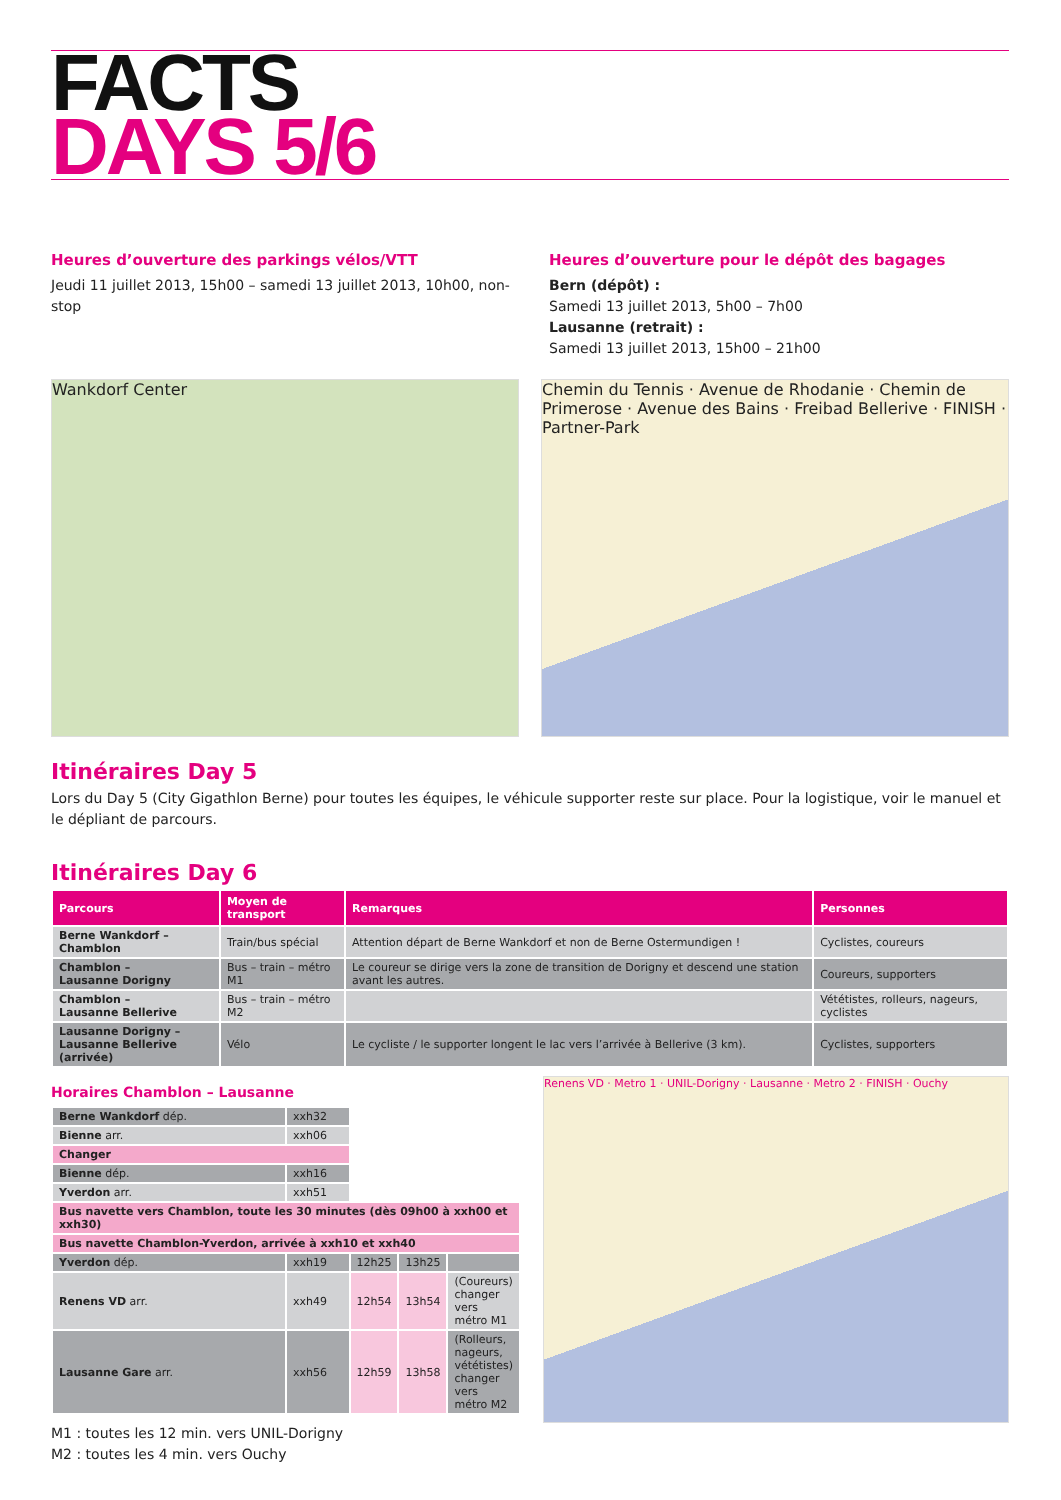FACTS
DAYS 5/6
Heures d’ouverture des parkings vélos/VTT
Jeudi 11 juillet 2013, 15h00 – samedi 13 juillet 2013, 10h00, non-stop
Heures d’ouverture pour le dépôt des bagages
Bern (dépôt) :
Samedi 13 juillet 2013, 5h00 – 7h00
Lausanne (retrait) :
Samedi 13 juillet 2013, 15h00 – 21h00
Wankdorf Center Chemin du Tennis · Avenue de Rhodanie · Chemin de Primerose · Avenue des Bains · Freibad Bellerive · FINISH · Partner-Park
Itinéraires Day 5
Lors du Day 5 (City Gigathlon Berne) pour toutes les équipes, le véhicule supporter reste sur place. Pour la logistique, voir le manuel et le dépliant de parcours.
Itinéraires Day 6
| Parcours | Moyen de transport | Remarques | Personnes |
| --- | --- | --- | --- |
| Berne Wankdorf – Chamblon | Train/bus spécial | Attention départ de Berne Wankdorf et non de Berne Ostermundigen ! | Cyclistes, coureurs |
| Chamblon – Lausanne Dorigny | Bus – train – métro M1 | Le coureur se dirige vers la zone de transition de Dorigny et descend une station avant les autres. | Coureurs, supporters |
| Chamblon – Lausanne Bellerive | Bus – train – métro M2 | | Vététistes, rolleurs, nageurs, cyclistes |
| Lausanne Dorigny – Lausanne Bellerive (arrivée) | Vélo | Le cycliste / le supporter longent le lac vers l’arrivée à Bellerive (3 km). | Cyclistes, supporters |
Horaires Chamblon – Lausanne
| Berne Wankdorf dép. | xxh32 | | | |
| Bienne arr. | xxh06 | | | |
| Changer | | | | |
| Bienne dép. | xxh16 | | | |
| Yverdon arr. | xxh51 | | | |
| Bus navette vers Chamblon, toute les 30 minutes (dès 09h00 à xxh00 et xxh30) | | | | |
| Bus navette Chamblon-Yverdon, arrivée à xxh10 et xxh40 | | | | |
| Yverdon dép. | xxh19 | 12h25 | 13h25 | |
| Renens VD arr. | xxh49 | 12h54 | 13h54 | (Coureurs) changer vers métro M1 |
| Lausanne Gare arr. | xxh56 | 12h59 | 13h58 | (Rolleurs, nageurs, vététistes) changer vers métro M2 |
M1 : toutes les 12 min. vers UNIL-Dorigny
M2 : toutes les 4 min. vers Ouchy
Renens VD · Metro 1 · UNIL-Dorigny · Lausanne · Metro 2 · FINISH · Ouchy